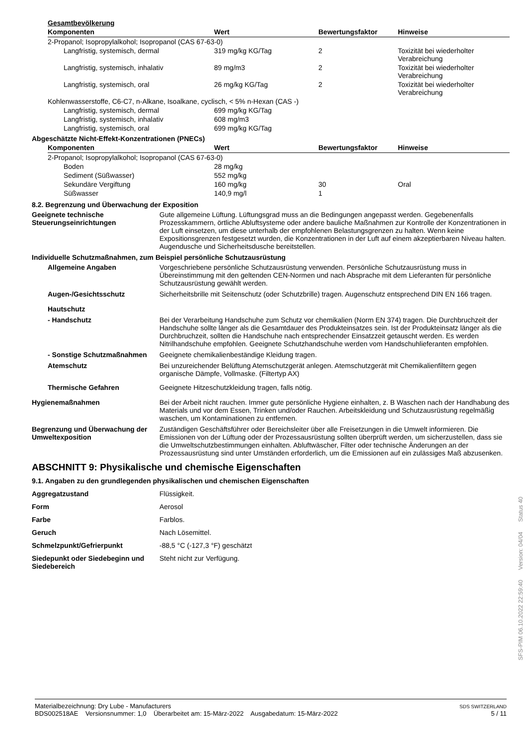Gesamtbevölkerung
| Komponenten | Wert | Bewertungsfaktor | Hinweise |
| --- | --- | --- | --- |
| 2-Propanol; Isopropylalkohol; Isopropanol (CAS 67-63-0) | | | |
| Langfristig, systemisch, dermal | 319 mg/kg KG/Tag | 2 | Toxizität bei wiederholter Verabreichung |
| Langfristig, systemisch, inhalativ | 89 mg/m3 | 2 | Toxizität bei wiederholter Verabreichung |
| Langfristig, systemisch, oral | 26 mg/kg KG/Tag | 2 | Toxizität bei wiederholter Verabreichung |
| Kohlenwasserstoffe, C6-C7, n-Alkane, Isoalkane, cyclisch, < 5% n-Hexan (CAS -) | | | |
| Langfristig, systemisch, dermal | 699 mg/kg KG/Tag | | |
| Langfristig, systemisch, inhalativ | 608 mg/m3 | | |
| Langfristig, systemisch, oral | 699 mg/kg KG/Tag | | |
Abgeschätzte Nicht-Effekt-Konzentrationen (PNECs)
| Komponenten | Wert | Bewertungsfaktor | Hinweise |
| --- | --- | --- | --- |
| 2-Propanol; Isopropylalkohol; Isopropanol (CAS 67-63-0) | | | |
| Boden | 28 mg/kg | | |
| Sediment (Süßwasser) | 552 mg/kg | | |
| Sekundäre Vergiftung | 160 mg/kg | 30 | Oral |
| Süßwasser | 140,9 mg/l | 1 | |
8.2. Begrenzung und Überwachung der Exposition
Geeignete technische Steuerungseinrichtungen
Gute allgemeine Lüftung. Lüftungsgrad muss an die Bedingungen angepasst werden. Gegebenenfalls Prozesskammern, örtliche Abluftsysteme oder andere bauliche Maßnahmen zur Kontrolle der Konzentrationen in der Luft einsetzen, um diese unterhalb der empfohlenen Belastungsgrenzen zu halten. Wenn keine Expositionsgrenzen festgesetzt wurden, die Konzentrationen in der Luft auf einem akzeptierbaren Niveau halten. Augendusche und Sicherheitsdusche bereitstellen.
Individuelle Schutzmaßnahmen, zum Beispiel persönliche Schutzausrüstung
Allgemeine Angaben Vorgeschriebene persönliche Schutzausrüstung verwenden. Persönliche Schutzausrüstung muss in Übereinstimmung mit den geltenden CEN-Normen und nach Absprache mit dem Lieferanten für persönliche Schutzausrüstung gewählt werden.
Augen-/Gesichtsschutz Sicherheitsbrille mit Seitenschutz (oder Schutzbrille) tragen. Augenschutz entsprechend DIN EN 166 tragen.
Hautschutz
- Handschutz Bei der Verarbeitung Handschuhe zum Schutz vor chemikalien (Norm EN 374) tragen. Die Durchbruchzeit der Handschuhe sollte länger als die Gesamtdauer des Produkteinsatzes sein. Ist der Produkteinsatz länger als die Durchbruchzeit, sollten die Handschuhe nach entsprechender Einsatzzeit getauscht werden. Es werden Nitrilhandschuhe empfohlen. Geeignete Schutzhandschuhe werden vom Handschuhlieferanten empfohlen.
- Sonstige Schutzmaßnahmen Geeignete chemikalienbeständige Kleidung tragen.
Atemschutz Bei unzureichender Belüftung Atemschutzgerät anlegen. Atemschutzgerät mit Chemikalienfiltern gegen organische Dämpfe, Vollmaske. (Filtertyp AX)
Thermische Gefahren Geeignete Hitzeschutzkleidung tragen, falls nötig.
Hygienemaßnahmen Bei der Arbeit nicht rauchen. Immer gute persönliche Hygiene einhalten, z. B Waschen nach der Handhabung des Materials und vor dem Essen, Trinken und/oder Rauchen. Arbeitskleidung und Schutzausrüstung regelmäßig waschen, um Kontaminationen zu entfernen.
Begrenzung und Überwachung der Umweltexposition
Zuständigen Geschäftsführer oder Bereichsleiter über alle Freisetzungen in die Umwelt informieren. Die Emissionen von der Lüftung oder der Prozessausrüstung sollten überprüft werden, um sicherzustellen, dass sie die Umweltschutzbestimmungen einhalten. Abluftwäscher, Filter oder technische Änderungen an der Prozessausrüstung sind unter Umständen erforderlich, um die Emissionen auf ein zulässiges Maß abzusenken.
ABSCHNITT 9: Physikalische und chemische Eigenschaften
9.1. Angaben zu den grundlegenden physikalischen und chemischen Eigenschaften
Aggregatzustand Flüssigkeit.
Form Aerosol
Farbe Farblos.
Geruch Nach Lösemittel.
Schmelzpunkt/Gefrierpunkt -88,5 °C (-127,3 °F) geschätzt
Siedepunkt oder Siedebeginn und Siedebereich
Steht nicht zur Verfügung.
Materialbezeichnung: Dry Lube - Manufacturers
BDS002518AE Versionsnummer: 1,0 Überarbeitet am: 15-März-2022 Ausgabedatum: 15-März-2022
SDS SWITZERLAND
5 / 11
SFS-PIM 06.10.2022 22:59:40 Version: 04/04 Status 40